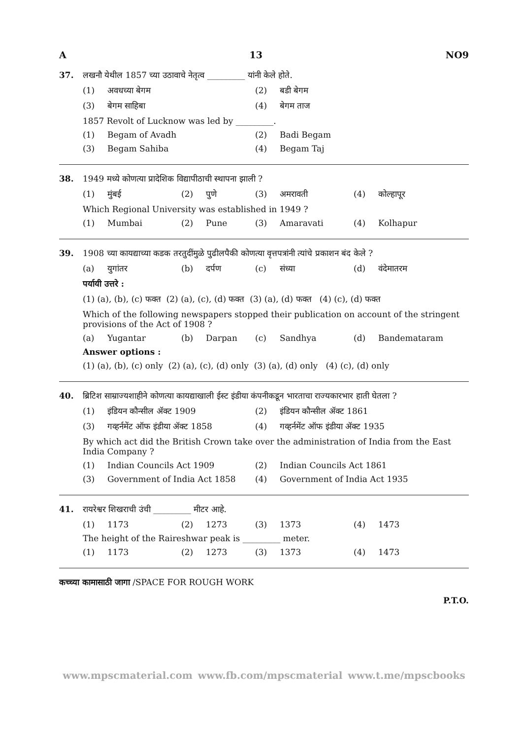A 13 NO9
37. लखनौ येथील 1857 च्या उठावाचे नेतृत्व _________ यांनी केले होते.
(1) अवधच्या बेगम (2) बडी बेगम
(3) बेगम साहिबा (4) बेगम ताज
1857 Revolt of Lucknow was led by _________.
(1) Begam of Avadh (2) Badi Begam
(3) Begam Sahiba (4) Begam Taj
38. 1949 मध्ये कोणत्या प्रादेशिक विद्यापीठाची स्थापना झाली ?
(1) मुंबई (2) पुणे (3) अमरावती (4) कोल्हापूर
Which Regional University was established in 1949 ?
(1) Mumbai (2) Pune (3) Amaravati (4) Kolhapur
39. 1908 च्या कायद्याच्या कडक तरतुदींमुळे पुढीलपैकी कोणत्या वृत्तपत्रांनी त्यांचे प्रकाशन बंद केले ?
(a) युगांतर (b) दर्पण (c) संध्या (d) वंदेमातरम
पर्यायी उत्तरे :
(1) (a), (b), (c) फक्त (2) (a), (c), (d) फक्त (3) (a), (d) फक्त (4) (c), (d) फक्त
Which of the following newspapers stopped their publication on account of the stringent provisions of the Act of 1908 ?
(a) Yugantar (b) Darpan (c) Sandhya (d) Bandemataram
Answer options :
(1) (a), (b), (c) only (2) (a), (c), (d) only (3) (a), (d) only (4) (c), (d) only
40. ब्रिटिश साम्राज्यशाहीने कोणत्या कायद्याखाली ईस्ट इंडीया कंपनीकडून भारताचा राज्यकारभार हाती घेतला ?
(1) इंडियन कौन्सील ॲक्ट 1909 (2) इंडियन कौन्सील ॲक्ट 1861
(3) गव्हर्नमेंट ऑफ इंडीया ॲक्ट 1858 (4) गव्हर्नमेंट ऑफ इंडीया ॲक्ट 1935
By which act did the British Crown take over the administration of India from the East India Company ?
(1) Indian Councils Act 1909 (2) Indian Councils Act 1861
(3) Government of India Act 1858 (4) Government of India Act 1935
41. रायरेश्वर शिखराची उंची _________ मीटर आहे.
(1) 1173 (2) 1273 (3) 1373 (4) 1473
The height of the Raireshwar peak is _________ meter.
(1) 1173 (2) 1273 (3) 1373 (4) 1473
कच्च्या कामासाठी जागा /SPACE FOR ROUGH WORK
P.T.O.
www.mpscmaterial.com www.fb.com/mpscmaterial www.t.me/mpscbooks